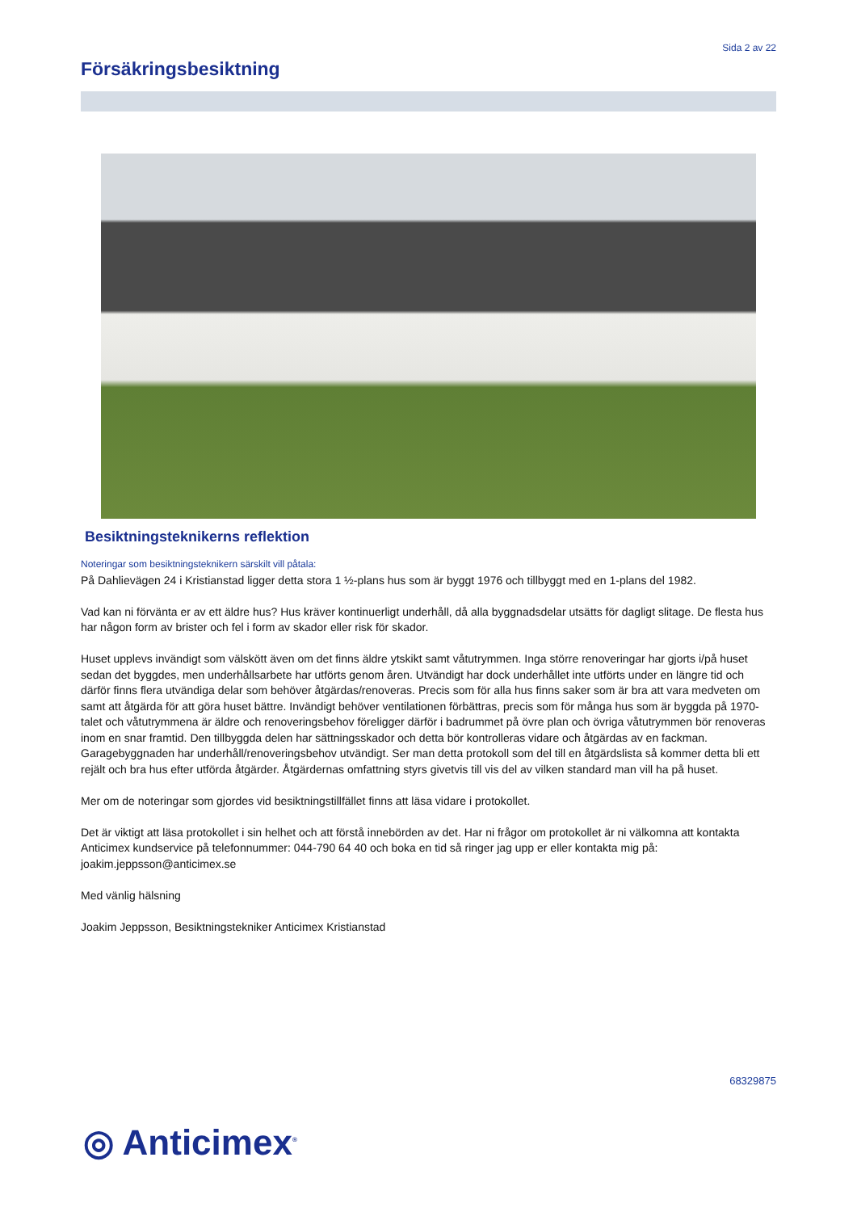Sida 2 av 22
Försäkringsbesiktning
Besiktningsteknikerns reflektion
Noteringar som besiktningsteknikern särskilt vill påtala:
På Dahlievägen 24 i Kristianstad ligger detta stora 1 ½-plans hus som är byggt 1976 och tillbyggt med en 1-plans del 1982.
Vad kan ni förvänta er av ett äldre hus? Hus kräver kontinuerligt underhåll, då alla byggnadsdelar utsätts för dagligt slitage. De flesta hus har någon form av brister och fel i form av skador eller risk för skador.
Huset upplevs invändigt som välskött även om det finns äldre ytskikt samt våtutrymmen. Inga större renoveringar har gjorts i/på huset sedan det byggdes, men underhållsarbete har utförts genom åren. Utvändigt har dock underhållet inte utförts under en längre tid och därför finns flera utvändiga delar som behöver åtgärdas/renoveras. Precis som för alla hus finns saker som är bra att vara medveten om samt att åtgärda för att göra huset bättre. Invändigt behöver ventilationen förbättras, precis som för många hus som är byggda på 1970-talet och våtutrymmena är äldre och renoveringsbehov föreligger därför i badrummet på övre plan och övriga våtutrymmen bör renoveras inom en snar framtid. Den tillbyggda delen har sättningsskador och detta bör kontrolleras vidare och åtgärdas av en fackman. Garagebyggnaden har underhåll/renoveringsbehov utvändigt. Ser man detta protokoll som del till en åtgärdslista så kommer detta bli ett rejält och bra hus efter utförda åtgärder. Åtgärdernas omfattning styrs givetvis till vis del av vilken standard man vill ha på huset.
Mer om de noteringar som gjordes vid besiktningstillfället finns att läsa vidare i protokollet.
Det är viktigt att läsa protokollet i sin helhet och att förstå innebörden av det. Har ni frågor om protokollet är ni välkomna att kontakta Anticimex kundservice på telefonnummer: 044-790 64 40 och boka en tid så ringer jag upp er eller kontakta mig på: joakim.jeppsson@anticimex.se
Med vänlig hälsning
Joakim Jeppsson, Besiktningstekniker Anticimex Kristianstad
68329875
◎ Anticimex<sup>®</sup>